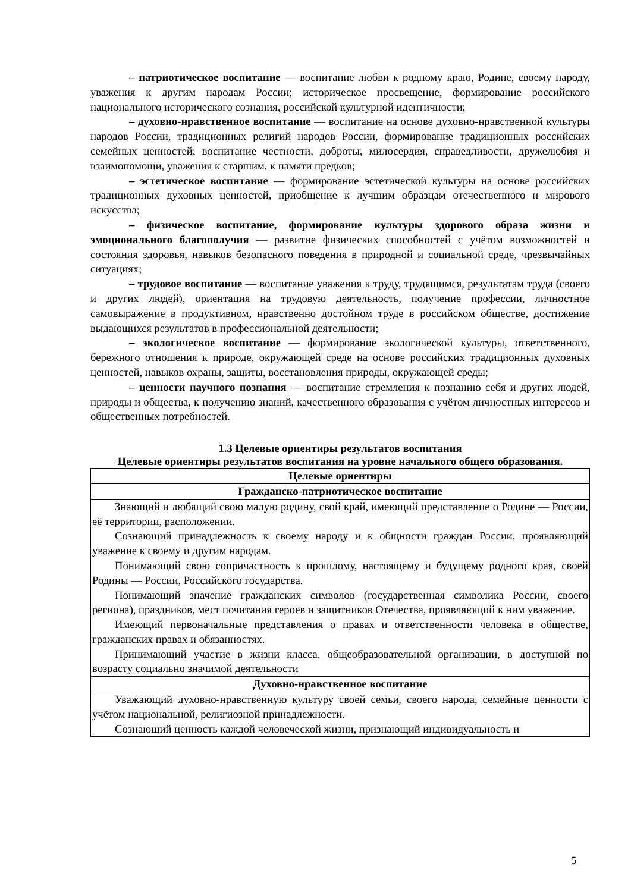– патриотическое воспитание — воспитание любви к родному краю, Родине, своему народу, уважения к другим народам России; историческое просвещение, формирование российского национального исторического сознания, российской культурной идентичности;
– духовно-нравственное воспитание — воспитание на основе духовно-нравственной культуры народов России, традиционных религий народов России, формирование традиционных российских семейных ценностей; воспитание честности, доброты, милосердия, справедливости, дружелюбия и взаимопомощи, уважения к старшим, к памяти предков;
– эстетическое воспитание — формирование эстетической культуры на основе российских традиционных духовных ценностей, приобщение к лучшим образцам отечественного и мирового искусства;
– физическое воспитание, формирование культуры здорового образа жизни и эмоционального благополучия — развитие физических способностей с учётом возможностей и состояния здоровья, навыков безопасного поведения в природной и социальной среде, чрезвычайных ситуациях;
– трудовое воспитание — воспитание уважения к труду, трудящимся, результатам труда (своего и других людей), ориентация на трудовую деятельность, получение профессии, личностное самовыражение в продуктивном, нравственно достойном труде в российском обществе, достижение выдающихся результатов в профессиональной деятельности;
– экологическое воспитание — формирование экологической культуры, ответственного, бережного отношения к природе, окружающей среде на основе российских традиционных духовных ценностей, навыков охраны, защиты, восстановления природы, окружающей среды;
– ценности научного познания — воспитание стремления к познанию себя и других людей, природы и общества, к получению знаний, качественного образования с учётом личностных интересов и общественных потребностей.
1.3 Целевые ориентиры результатов воспитания
Целевые ориентиры результатов воспитания на уровне начального общего образования.
| Целевые ориентиры |
| --- |
| Гражданско-патриотическое воспитание |
| Знающий и любящий свою малую родину, свой край, имеющий представление о Родине — России, её территории, расположении. Сознающий принадлежность к своему народу и к общности граждан России, проявляющий уважение к своему и другим народам. Понимающий свою сопричастность к прошлому, настоящему и будущему родного края, своей Родины — России, Российского государства. Понимающий значение гражданских символов (государственная символика России, своего региона), праздников, мест почитания героев и защитников Отечества, проявляющий к ним уважение. Имеющий первоначальные представления о правах и ответственности человека в обществе, гражданских правах и обязанностях. Принимающий участие в жизни класса, общеобразовательной организации, в доступной по возрасту социально значимой деятельности |
| Духовно-нравственное воспитание |
| Уважающий духовно-нравственную культуру своей семьи, своего народа, семейные ценности с учётом национальной, религиозной принадлежности. Сознающий ценность каждой человеческой жизни, признающий индивидуальность и |
5